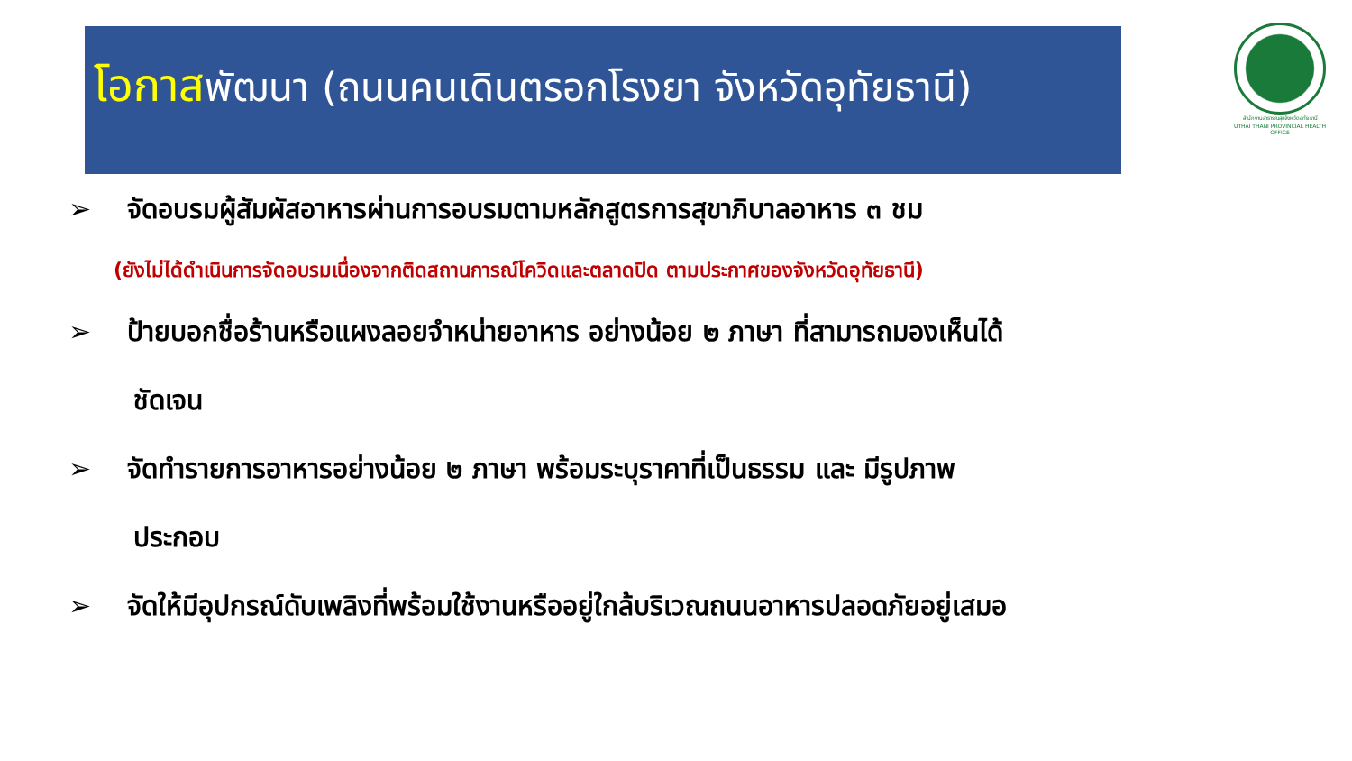โอกาสพัฒนา (ถนนคนเดินตรอกโรงยา จังหวัดอุทัยธานี)
สำนักงานสาธารณสุขจังหวัดอุทัยธานี
UTHAI THANI PROVINCIAL HEALTH OFFICE
➢ จัดอบรมผู้สัมผัสอาหารผ่านการอบรมตามหลักสูตรการสุขาภิบาลอาหาร ๓ ชม
(ยังไม่ได้ดำเนินการจัดอบรมเนื่องจากติดสถานการณ์โควิดและตลาดปิด ตามประกาศของจังหวัดอุทัยธานี)
➢ ป้ายบอกชื่อร้านหรือแผงลอยจำหน่ายอาหาร อย่างน้อย ๒ ภาษา ที่สามารถมองเห็นได้
ชัดเจน
➢ จัดทำรายการอาหารอย่างน้อย ๒ ภาษา พร้อมระบุราคาที่เป็นธรรม และ มีรูปภาพ
ประกอบ
➢ จัดให้มีอุปกรณ์ดับเพลิงที่พร้อมใช้งานหรืออยู่ใกล้บริเวณถนนอาหารปลอดภัยอยู่เสมอ